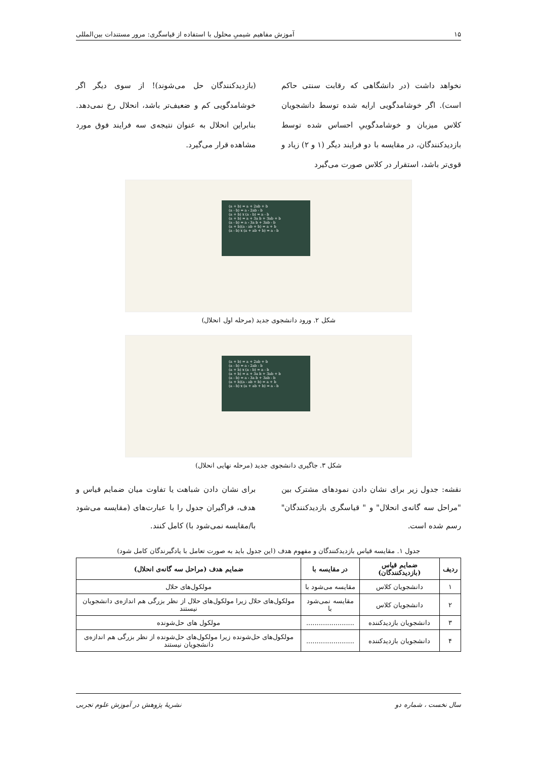۱۵ آموزش مفاهیم شیمیِ محلول با استفاده از قیاسگری: مرور مستندات بین‌المللی
نخواهد داشت (در دانشگاهی که رقابت سنتی حاکم است). اگر خوشامدگویی ارایه شده توسط دانشجویان کلاس میزبان و خوشامدگوییِ احساس شده توسط بازدیدکنندگان، در مقایسه با دو فرایند دیگر (۱ و ۲) زیاد و قوی‌تر باشد، استقرار در کلاس صورت می‌گیرد
(بازدیدکنندگان حل می‌شوند)! از سوی دیگر اگر خوشامدگویی کم و ضعیف‌تر باشد، انحلال رخ نمی‌دهد. بنابراین انحلال به عنوان نتیجه‌ی سه فرایند فوق مورد مشاهده قرار می‌گیرد.
(a + b) = a + 2ab + b
(a - b) = a - 2ab - b
(a + b) x (a - b) = a - b
(a + b) = a + 3a b + 3ab + b
(a - b) = a - 3a b + 3ab - b
(a + b)(a - ab + b) = a + b
(a - b) x (a + ab + b) = a - b
شکل ۲. ورود دانشجوی جدید (مرحله اول انحلال)
(a + b) = a + 2ab + b
(a - b) = a - 2ab - b
(a + b) x (a - b) = a - b
(a + b) = a + 3a b + 3ab + b
(a - b) = a - 3a b + 3ab - b
(a + b)(a - ab + b) = a + b
(a - b) x (a + ab + b) = a - b
شکل ۳. جاگیری دانشجوی جدید (مرحله نهایی انحلال)
نقشه: جدول زیر برای نشان دادن نمودهای مشترک بین "مراحل سه گانه‌ی انحلال" و " قیاسگری بازدیدکنندگان" رسم شده است.
برای نشان دادن شباهت یا تفاوت میان ضمایم قیاس و هدف، فراگیران جدول را با عبارت‌های (مقایسه می‌شود با/مقایسه نمی‌شود با) کامل کنند.
جدول ۱. مقایسه قیاس بازدیدکنندگان و مفهوم هدف (این جدول باید به صورت تعامل با یادگیرندگان کامل شود)
| ردیف | ضمایم قیاس (بازدیدکنندگان) | در مقایسه با | ضمایم هدف (مراحل سه گانه‌ی انحلال) |
| --- | --- | --- | --- |
| ۱ | دانشجویان کلاس | مقایسه می‌شود با | مولکول‌های حلال |
| ۲ | دانشجویان کلاس | مقایسه نمی‌شود با | مولکول‌های حلال زیرا مولکول‌های حلال از نظر بزرگی هم اندازه‌ی دانشجویان نیستند |
| ۳ | دانشجویان بازدیدکننده | ....................... | مولکول های حل‌شونده |
| ۴ | دانشجویان بازدیدکننده | ....................... | مولکول‌های حل‌شونده زیرا مولکول‌های حل‌شونده از نظر بزرگی هم اندازه‌ی دانشجویان نیستند |
سال نخست ، شماره دو نشریهٔ پژوهش در آموزش علوم تجربی